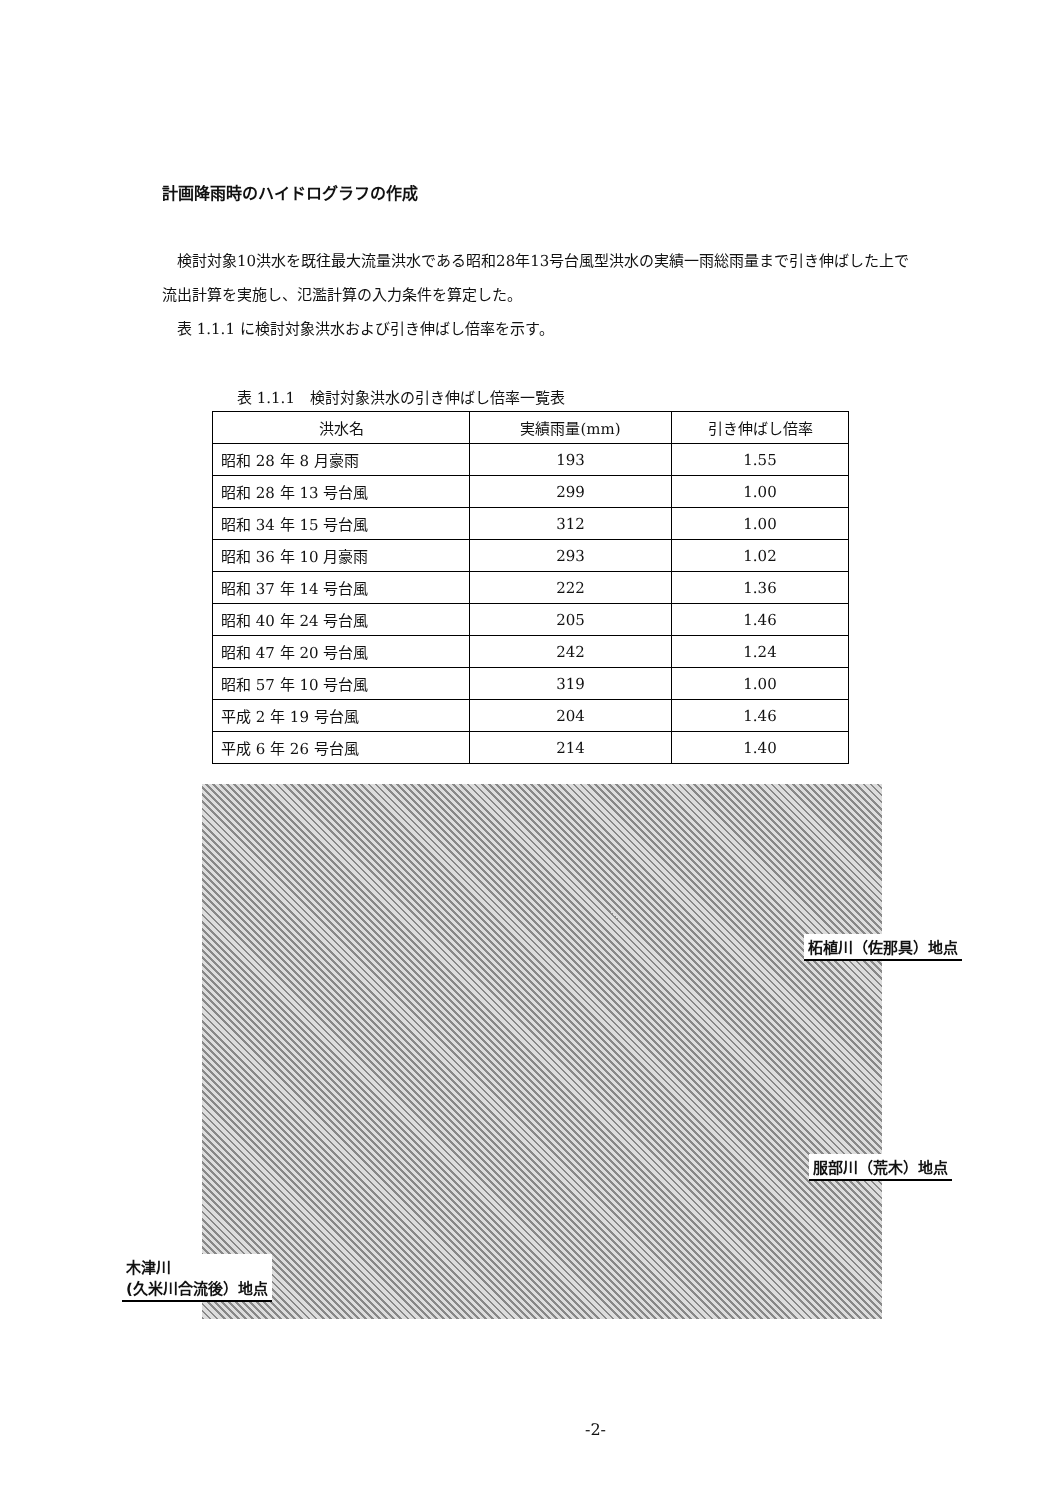計画降雨時のハイドログラフの作成
　検討対象10洪水を既往最大流量洪水である昭和28年13号台風型洪水の実績一雨総雨量まで引き伸ばした上で流出計算を実施し、氾濫計算の入力条件を算定した。
　表 1.1.1 に検討対象洪水および引き伸ばし倍率を示す。
表 1.1.1　検討対象洪水の引き伸ばし倍率一覧表
| 洪水名 | 実績雨量(mm) | 引き伸ばし倍率 |
| --- | --- | --- |
| 昭和 28 年 8 月豪雨 | 193 | 1.55 |
| 昭和 28 年 13 号台風 | 299 | 1.00 |
| 昭和 34 年 15 号台風 | 312 | 1.00 |
| 昭和 36 年 10 月豪雨 | 293 | 1.02 |
| 昭和 37 年 14 号台風 | 222 | 1.36 |
| 昭和 40 年 24 号台風 | 205 | 1.46 |
| 昭和 47 年 20 号台風 | 242 | 1.24 |
| 昭和 57 年 10 号台風 | 319 | 1.00 |
| 平成 2 年 19 号台風 | 204 | 1.46 |
| 平成 6 年 26 号台風 | 214 | 1.40 |
柘植川（佐那具）地点
服部川（荒木）地点
木津川
(久米川合流後）地点
-2-